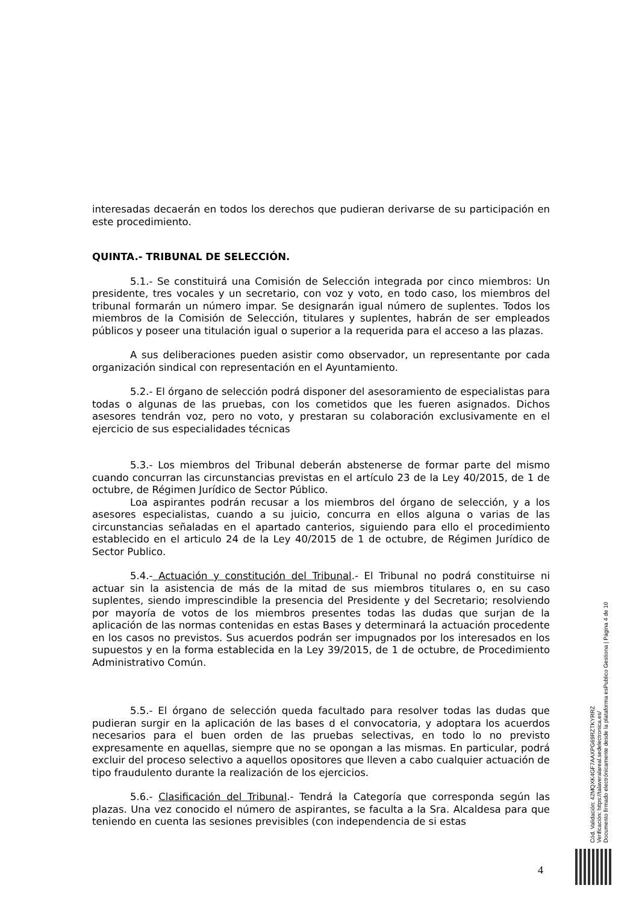interesadas decaerán en todos los derechos que pudieran derivarse de su participación en este procedimiento.
QUINTA.- TRIBUNAL DE SELECCIÓN.
5.1.- Se constituirá una Comisión de Selección integrada por cinco miembros: Un presidente, tres vocales y un secretario, con voz y voto, en todo caso, los miembros del tribunal formarán un número impar. Se designarán igual número de suplentes. Todos los miembros de la Comisión de Selección, titulares y suplentes, habrán de ser empleados públicos y poseer una titulación igual o superior a la requerida para el acceso a las plazas.
A sus deliberaciones pueden asistir como observador, un representante por cada organización sindical con representación en el Ayuntamiento.
5.2.- El órgano de selección podrá disponer del asesoramiento de especialistas para todas o algunas de las pruebas, con los cometidos que les fueren asignados. Dichos asesores tendrán voz, pero no voto, y prestaran su colaboración exclusivamente en el ejercicio de sus especialidades técnicas
5.3.- Los miembros del Tribunal deberán abstenerse de formar parte del mismo cuando concurran las circunstancias previstas en el artículo 23 de la Ley 40/2015, de 1 de octubre, de Régimen Jurídico de Sector Público.
Loa aspirantes podrán recusar a los miembros del órgano de selección, y a los asesores especialistas, cuando a su juicio, concurra en ellos alguna o varias de las circunstancias señaladas en el apartado canterios, siguiendo para ello el procedimiento establecido en el articulo 24 de la Ley 40/2015 de 1 de octubre, de Régimen Jurídico de Sector Publico.
5.4.- Actuación y constitución del Tribunal.- El Tribunal no podrá constituirse ni actuar sin la asistencia de más de la mitad de sus miembros titulares o, en su caso suplentes, siendo imprescindible la presencia del Presidente y del Secretario; resolviendo por mayoría de votos de los miembros presentes todas las dudas que surjan de la aplicación de las normas contenidas en estas Bases y determinará la actuación procedente en los casos no previstos. Sus acuerdos podrán ser impugnados por los interesados en los supuestos y en la forma establecida en la Ley 39/2015, de 1 de octubre, de Procedimiento Administrativo Común.
5.5.- El órgano de selección queda facultado para resolver todas las dudas que pudieran surgir en la aplicación de las bases d el convocatoria, y adoptara los acuerdos necesarios para el buen orden de las pruebas selectivas, en todo lo no previsto expresamente en aquellas, siempre que no se opongan a las mismas. En particular, podrá excluir del proceso selectivo a aquellos opositores que lleven a cabo cualquier actuación de tipo fraudulento durante la realización de los ejercicios.
5.6.- Clasificación del Tribunal.- Tendrá la Categoría que corresponda según las plazas. Una vez conocido el número de aspirantes, se faculta a la Sra. Alcaldesa para que teniendo en cuenta las sesiones previsibles (con independencia de si estas
Cód. Validación: 42MQXK4GF7AAXPG69RZTKYRRZ
Verificación: https://talaveralareal.sedelectronica.es/
Documento firmado electrónicamente desde la plataforma esPublico Gestiona | Página 4 de 10
4